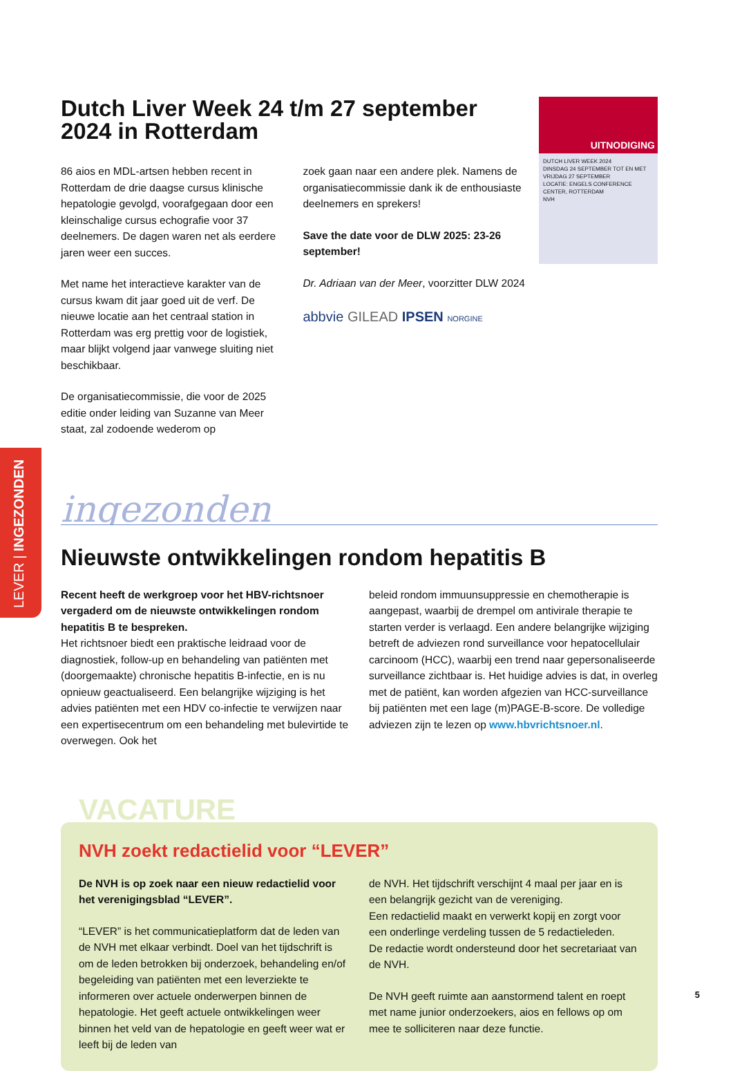LEVER | INGEZONDEN
Dutch Liver Week 24 t/m 27 september 2024 in Rotterdam
86 aios en MDL-artsen hebben recent in Rotterdam de drie daagse cursus klinische hepatologie gevolgd, voorafgegaan door een kleinschalige cursus echografie voor 37 deelnemers. De dagen waren net als eerdere jaren weer een succes.
Met name het interactieve karakter van de cursus kwam dit jaar goed uit de verf. De nieuwe locatie aan het centraal station in Rotterdam was erg prettig voor de logistiek, maar blijkt volgend jaar vanwege sluiting niet beschikbaar.
De organisatiecommissie, die voor de 2025 editie onder leiding van Suzanne van Meer staat, zal zodoende wederom op
zoek gaan naar een andere plek. Namens de organisatiecommissie dank ik de enthousiaste deelnemers en sprekers!
Save the date voor de DLW 2025: 23-26 september!
Dr. Adriaan van der Meer, voorzitter DLW 2024
abbvie GILEAD IPSEN NORGINE
UITNODIGING
DUTCH LIVER WEEK 2024
DINSDAG 24 SEPTEMBER TOT EN MET VRIJDAG 27 SEPTEMBER
LOCATIE: ENGELS CONFERENCE CENTER, ROTTERDAM
NVH
ingezonden
Nieuwste ontwikkelingen rondom hepatitis B
Recent heeft de werkgroep voor het HBV-richtsnoer vergaderd om de nieuwste ontwikkelingen rondom hepatitis B te bespreken.
Het richtsnoer biedt een praktische leidraad voor de diagnostiek, follow-up en behandeling van patiënten met (doorgemaakte) chronische hepatitis B-infectie, en is nu opnieuw geactualiseerd. Een belangrijke wijziging is het advies patiënten met een HDV co-infectie te verwijzen naar een expertisecentrum om een behandeling met bulevirtide te overwegen. Ook het
beleid rondom immuunsuppressie en chemotherapie is aangepast, waarbij de drempel om antivirale therapie te starten verder is verlaagd. Een andere belangrijke wijziging betreft de adviezen rond surveillance voor hepatocellulair carcinoom (HCC), waarbij een trend naar gepersonaliseerde surveillance zichtbaar is. Het huidige advies is dat, in overleg met de patiënt, kan worden afgezien van HCC-surveillance bij patiënten met een lage (m)PAGE-B-score. De volledige adviezen zijn te lezen op www.hbvrichtsnoer.nl.
VACATURE
NVH zoekt redactielid voor “LEVER”
De NVH is op zoek naar een nieuw redactielid voor het verenigingsblad “LEVER”.
“LEVER” is het communicatieplatform dat de leden van de NVH met elkaar verbindt. Doel van het tijdschrift is om de leden betrokken bij onderzoek, behandeling en/of begeleiding van patiënten met een leverziekte te informeren over actuele onderwerpen binnen de hepatologie. Het geeft actuele ontwikkelingen weer binnen het veld van de hepatologie en geeft weer wat er leeft bij de leden van
de NVH. Het tijdschrift verschijnt 4 maal per jaar en is een belangrijk gezicht van de vereniging.
Een redactielid maakt en verwerkt kopij en zorgt voor een onderlinge verdeling tussen de 5 redactieleden.
De redactie wordt ondersteund door het secretariaat van de NVH.
De NVH geeft ruimte aan aanstormend talent en roept met name junior onderzoekers, aios en fellows op om mee te solliciteren naar deze functie.
5